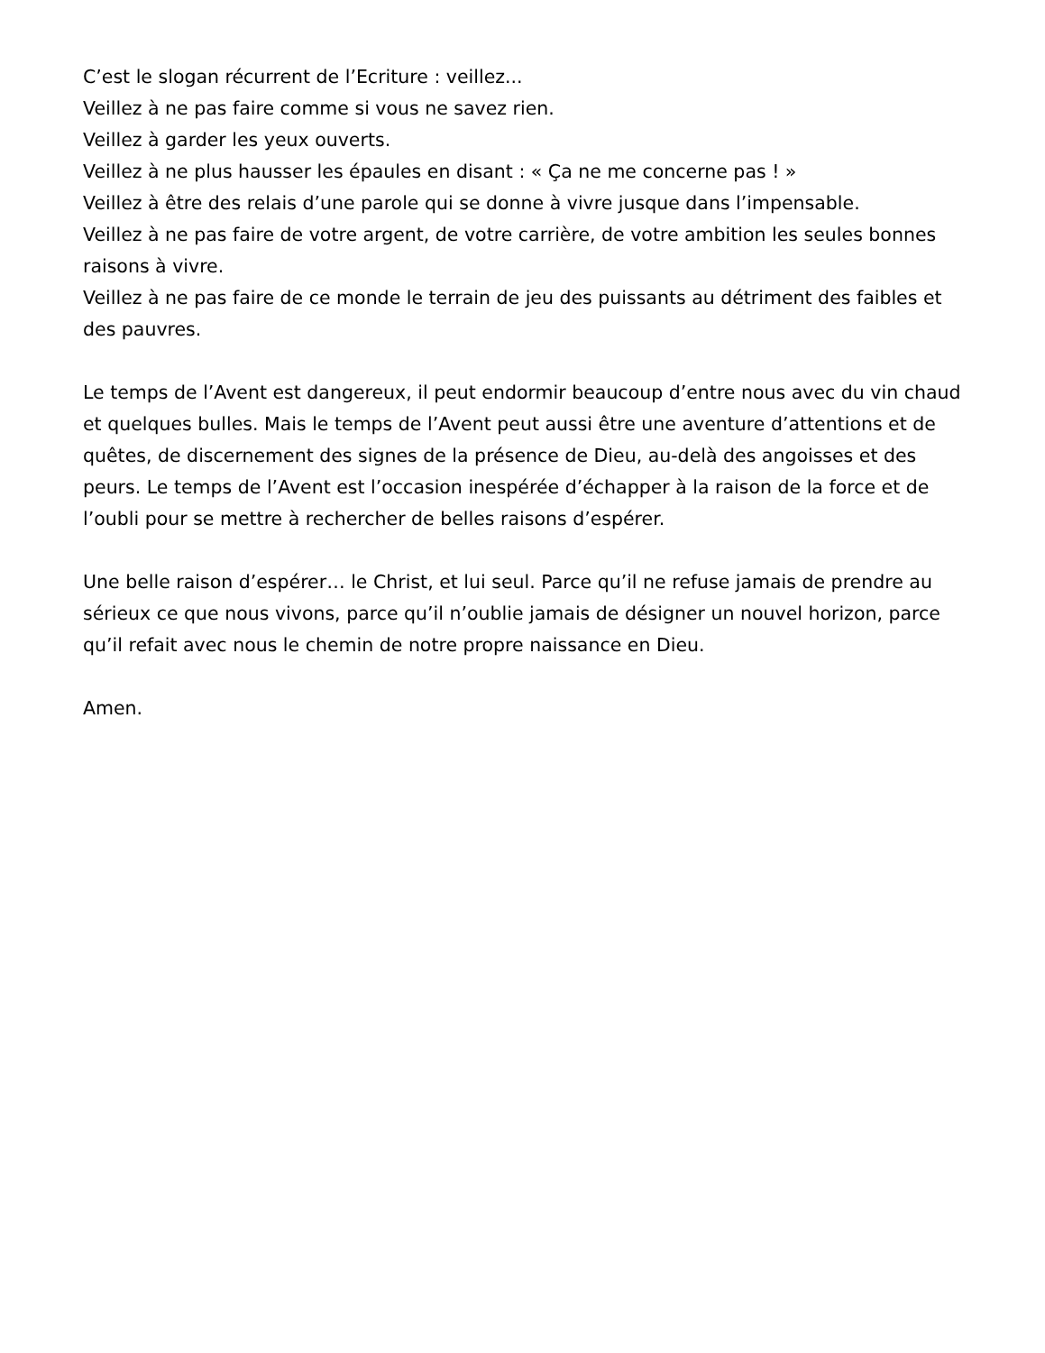C’est le slogan récurrent de l’Ecriture : veillez...
Veillez à ne pas faire comme si vous ne savez rien.
Veillez à garder les yeux ouverts.
Veillez à ne plus hausser les épaules en disant : « Ça ne me concerne pas ! »
Veillez à être des relais d’une parole qui se donne à vivre jusque dans l’impensable.
Veillez à ne pas faire de votre argent, de votre carrière, de votre ambition les seules bonnes raisons à vivre.
Veillez à ne pas faire de ce monde le terrain de jeu des puissants au détriment des faibles et des pauvres.
Le temps de l’Avent est dangereux, il peut endormir beaucoup d’entre nous avec du vin chaud et quelques bulles. Mais le temps de l’Avent peut aussi être une aventure d’attentions et de quêtes, de discernement des signes de la présence de Dieu, au-delà des angoisses et des peurs. Le temps de l’Avent est l’occasion inespérée d’échapper à la raison de la force et de l’oubli pour se mettre à rechercher de belles raisons d’espérer.
Une belle raison d’espérer… le Christ, et lui seul. Parce qu’il ne refuse jamais de prendre au sérieux ce que nous vivons, parce qu’il n’oublie jamais de désigner un nouvel horizon, parce qu’il refait avec nous le chemin de notre propre naissance en Dieu.
Amen.